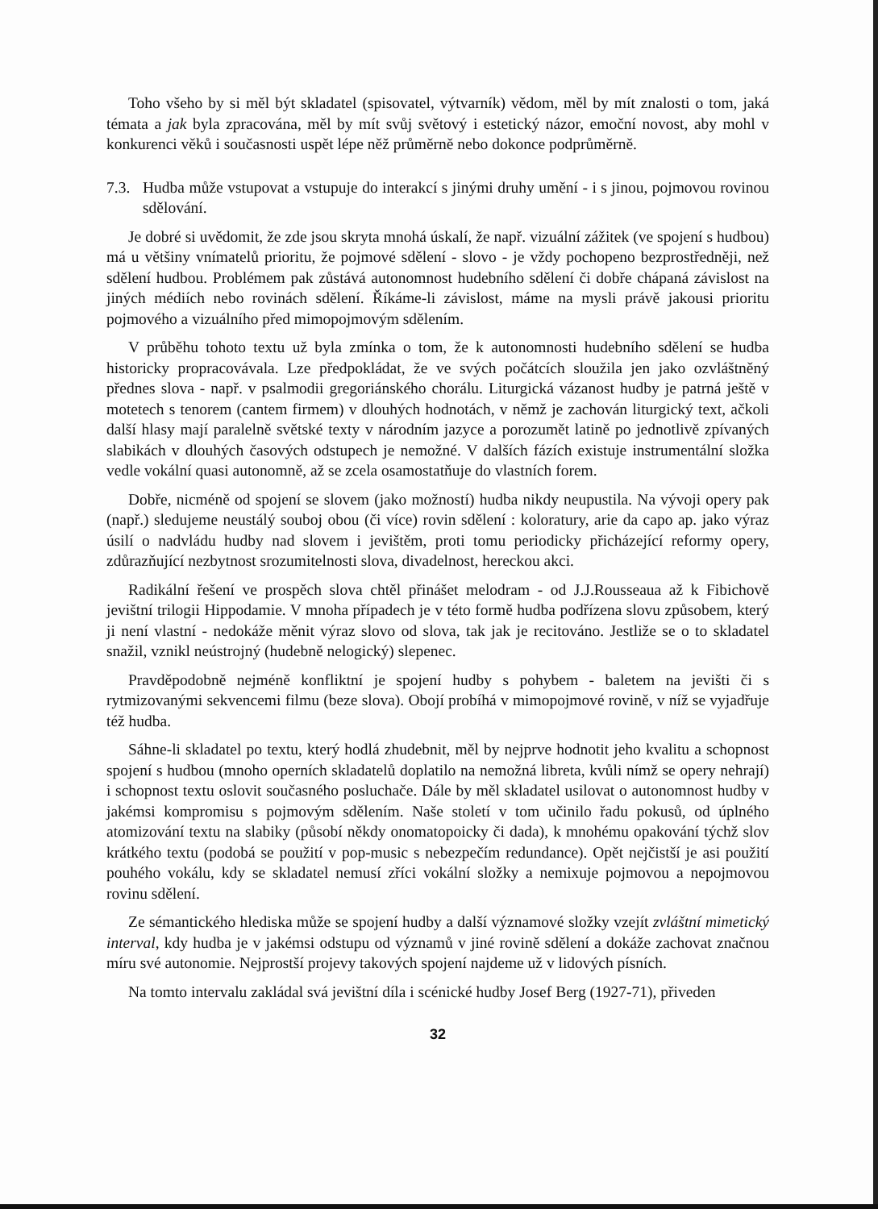Toho všeho by si měl být skladatel (spisovatel, výtvarník) vědom, měl by mít znalosti o tom, jaká témata a jak byla zpracována, měl by mít svůj světový i estetický názor, emoční novost, aby mohl v konkurenci věků i současnosti uspět lépe něž průměrně nebo dokonce podprůměrně.
7.3. Hudba může vstupovat a vstupuje do interakcí s jinými druhy umění - i s jinou, pojmovou rovinou sdělování.
Je dobré si uvědomit, že zde jsou skryta mnohá úskalí, že např. vizuální zážitek (ve spojení s hudbou) má u většiny vnímatelů prioritu, že pojmové sdělení - slovo - je vždy pochopeno bezprostředněji, než sdělení hudbou. Problémem pak zůstává autonomnost hudebního sdělení či dobře chápaná závislost na jiných médiích nebo rovinách sdělení. Říkáme-li závislost, máme na mysli právě jakousi prioritu pojmového a vizuálního před mimopojmovým sdělením.
V průběhu tohoto textu už byla zmínka o tom, že k autonomnosti hudebního sdělení se hudba historicky propracovávala. Lze předpokládat, že ve svých počátcích sloužila jen jako ozvláštněný přednes slova - např. v psalmodii gregoriánského chorálu. Liturgická vázanost hudby je patrná ještě v motetech s tenorem (cantem firmem) v dlouhých hodnotách, v němž je zachován liturgický text, ačkoli další hlasy mají paralelně světské texty v národním jazyce a porozumět latině po jednotlivě zpívaných slabikách v dlouhých časových odstupech je nemožné. V dalších fázích existuje instrumentální složka vedle vokální quasi autonomně, až se zcela osamostatňuje do vlastních forem.
Dobře, nicméně od spojení se slovem (jako možností) hudba nikdy neupustila. Na vývoji opery pak (např.) sledujeme neustálý souboj obou (či více) rovin sdělení : koloratury, arie da capo ap. jako výraz úsilí o nadvládu hudby nad slovem i jevištěm, proti tomu periodicky přicházející reformy opery, zdůrazňující nezbytnost srozumitelnosti slova, divadelnost, hereckou akci.
Radikální řešení ve prospěch slova chtěl přinášet melodram - od J.J.Rousseaua až k Fibichově jevištní trilogii Hippodamie. V mnoha případech je v této formě hudba podřízena slovu způsobem, který ji není vlastní - nedokáže měnit výraz slovo od slova, tak jak je recitováno. Jestliže se o to skladatel snažil, vznikl neústrojný (hudebně nelogický) slepenec.
Pravděpodobně nejméně konfliktní je spojení hudby s pohybem - baletem na jevišti či s rytmizovanými sekvencemi filmu (beze slova). Obojí probíhá v mimopojmové rovině, v níž se vyjadřuje též hudba.
Sáhne-li skladatel po textu, který hodlá zhudebnit, měl by nejprve hodnotit jeho kvalitu a schopnost spojení s hudbou (mnoho operních skladatelů doplatilo na nemožná libreta, kvůli nímž se opery nehrají) i schopnost textu oslovit současného posluchače. Dále by měl skladatel usilovat o autonomnost hudby v jakémsi kompromisu s pojmovým sdělením. Naše století v tom učinilo řadu pokusů, od úplného atomizování textu na slabiky (působí někdy onomatopoicky či dada), k mnohému opakování týchž slov krátkého textu (podobá se použití v pop-music s nebezpečím redundance). Opět nejčistší je asi použití pouhého vokálu, kdy se skladatel nemusí zříci vokální složky a nemixuje pojmovou a nepojmovou rovinu sdělení.
Ze sémantického hlediska může se spojení hudby a další významové složky vzejít zvláštní mimetický interval, kdy hudba je v jakémsi odstupu od významů v jiné rovině sdělení a dokáže zachovat značnou míru své autonomie. Nejprostší projevy takových spojení najdeme už v lidových písních.
Na tomto intervalu zakládal svá jevištní díla i scénické hudby Josef Berg (1927-71), přiveden
32